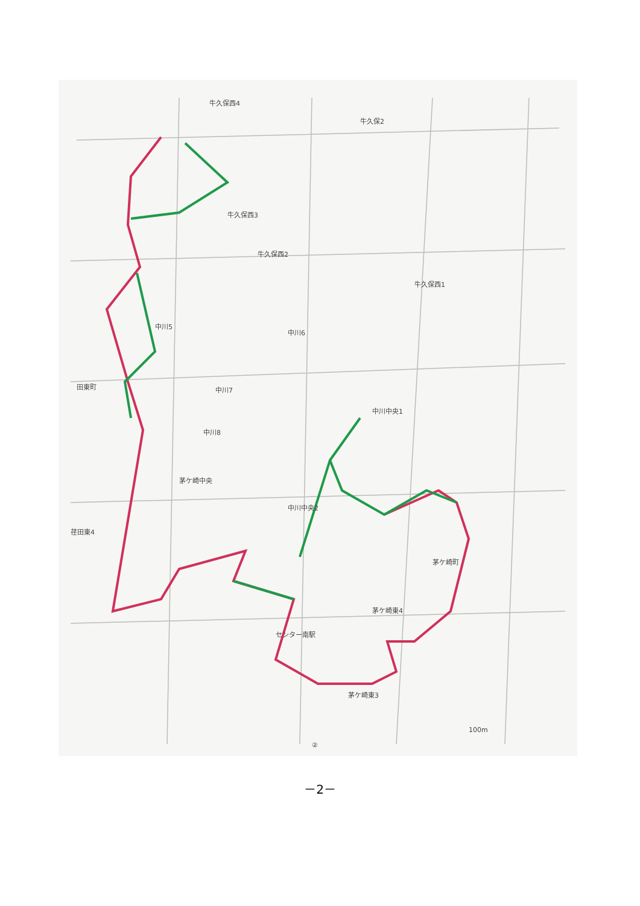牛久保西4
牛久保2
牛久保西3
牛久保西2
牛久保西1
中川5
中川6
中川7
中川8
中川中央1
茅ケ崎中央
中川中央2
田東町
荏田東4
茅ケ崎町
茅ケ崎東4
センター南駅
茅ケ崎東3
100m
②
－2－